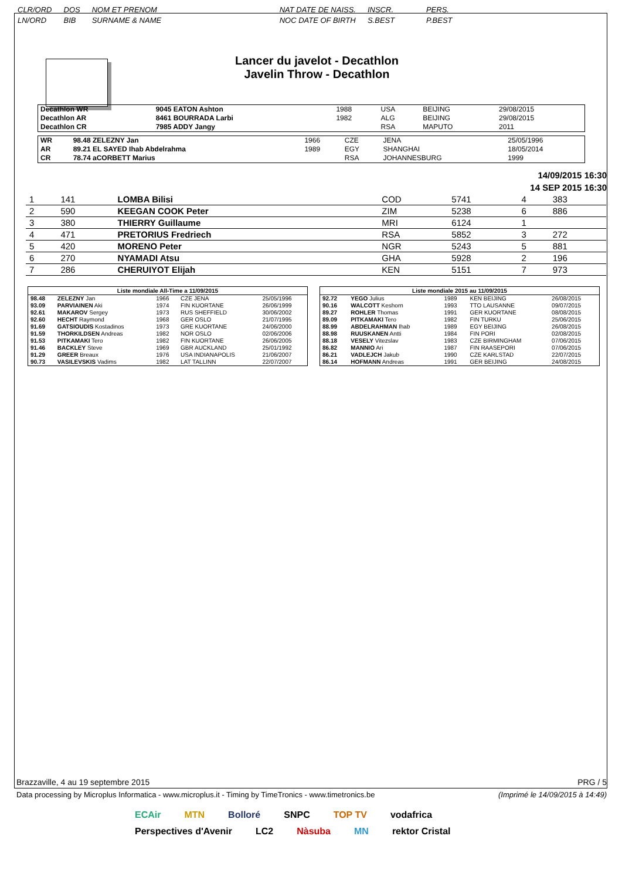CLR/ORD
LN/ORD
DOS
BIB
NOM ET PRENOM
SURNAME & NAME
NAT DATE DE NAISS.
NOC DATE OF BIRTH
INSCR.
S.BEST
PERS.
P.BEST
Lancer du javelot - Decathlon
Javelin Throw - Decathlon
| Decathlon WR | 9045 EATON Ashton | 1988 | USA | BEIJING | 29/08/2015 |
| Decathlon AR | 8461 BOURRADA Larbi | 1982 | ALG | BEIJING | 29/08/2015 |
| Decathlon CR | 7985 ADDY Jangy | | RSA | MAPUTO | 2011 |
| WR | 98.48 ZELEZNY Jan | 1966 | CZE | JENA | 25/05/1996 |
| AR | 89.21 EL SAYED Ihab Abdelrahma | 1989 | EGY | SHANGHAI | 18/05/2014 |
| CR | 78.74 aCORBETT Marius | | RSA | JOHANNESBURG | 1999 |
14/09/2015 16:30
14 SEP 2015 16:30
| 1 | 141 | LOMBA Bilisi | COD | 5741 | 4 | 383 |
| 2 | 590 | KEEGAN COOK Peter | ZIM | 5238 | 6 | 886 |
| 3 | 380 | THIERRY Guillaume | MRI | 6124 | 1 | |
| 4 | 471 | PRETORIUS Fredriech | RSA | 5852 | 3 | 272 |
| 5 | 420 | MORENO Peter | NGR | 5243 | 5 | 881 |
| 6 | 270 | NYAMADI Atsu | GHA | 5928 | 2 | 196 |
| 7 | 286 | CHERUIYOT Elijah | KEN | 5151 | 7 | 973 |
| Liste mondiale All-Time a 11/09/2015 | | | | |
| --- | --- | --- | --- | --- |
| 98.48 | ZELEZNY Jan | 1966 | CZE JENA | 25/05/1996 |
| 93.09 | PARVIAINEN Aki | 1974 | FIN KUORTANE | 26/06/1999 |
| 92.61 | MAKAROV Sergey | 1973 | RUS SHEFFIELD | 30/06/2002 |
| 92.60 | HECHT Raymond | 1968 | GER OSLO | 21/07/1995 |
| 91.69 | GATSIOUDIS Kostadinos | 1973 | GRE KUORTANE | 24/06/2000 |
| 91.59 | THORKILDSEN Andreas | 1982 | NOR OSLO | 02/06/2006 |
| 91.53 | PITKAMAKI Tero | 1982 | FIN KUORTANE | 26/06/2005 |
| 91.46 | BACKLEY Steve | 1969 | GBR AUCKLAND | 25/01/1992 |
| 91.29 | GREER Breaux | 1976 | USA INDIANAPOLIS | 21/06/2007 |
| 90.73 | VASILEVSKIS Vadims | 1982 | LAT TALLINN | 22/07/2007 |
| Liste mondiale 2015 au 11/09/2015 | | | | |
| --- | --- | --- | --- | --- |
| 92.72 | YEGO Julius | 1989 | KEN BEIJING | 26/08/2015 |
| 90.16 | WALCOTT Keshorn | 1993 | TTO LAUSANNE | 09/07/2015 |
| 89.27 | ROHLER Thomas | 1991 | GER KUORTANE | 08/08/2015 |
| 89.09 | PITKAMAKI Tero | 1982 | FIN TURKU | 25/06/2015 |
| 88.99 | ABDELRAHMAN Ihab | 1989 | EGY BEIJING | 26/08/2015 |
| 88.98 | RUUSKANEN Antti | 1984 | FIN PORI | 02/08/2015 |
| 88.18 | VESELY Vitezslav | 1983 | CZE BIRMINGHAM | 07/06/2015 |
| 86.82 | MANNIO Ari | 1987 | FIN RAASEPORI | 07/06/2015 |
| 86.21 | VADLEJCH Jakub | 1990 | CZE KARLSTAD | 22/07/2015 |
| 86.14 | HOFMANN Andreas | 1991 | GER BEIJING | 24/08/2015 |
Brazzaville, 4 au 19 septembre 2015 PRG / 5
Data processing by Microplus Informatica - www.microplus.it - Timing by TimeTronics - www.timetronics.be (Imprimé le 14/09/2015 à 14:49)
ECAir MTN Bolloré SNPC TOP TV vodafrica Perspectives d'Avenir LC2 Nàsuba MN rektor Cristal